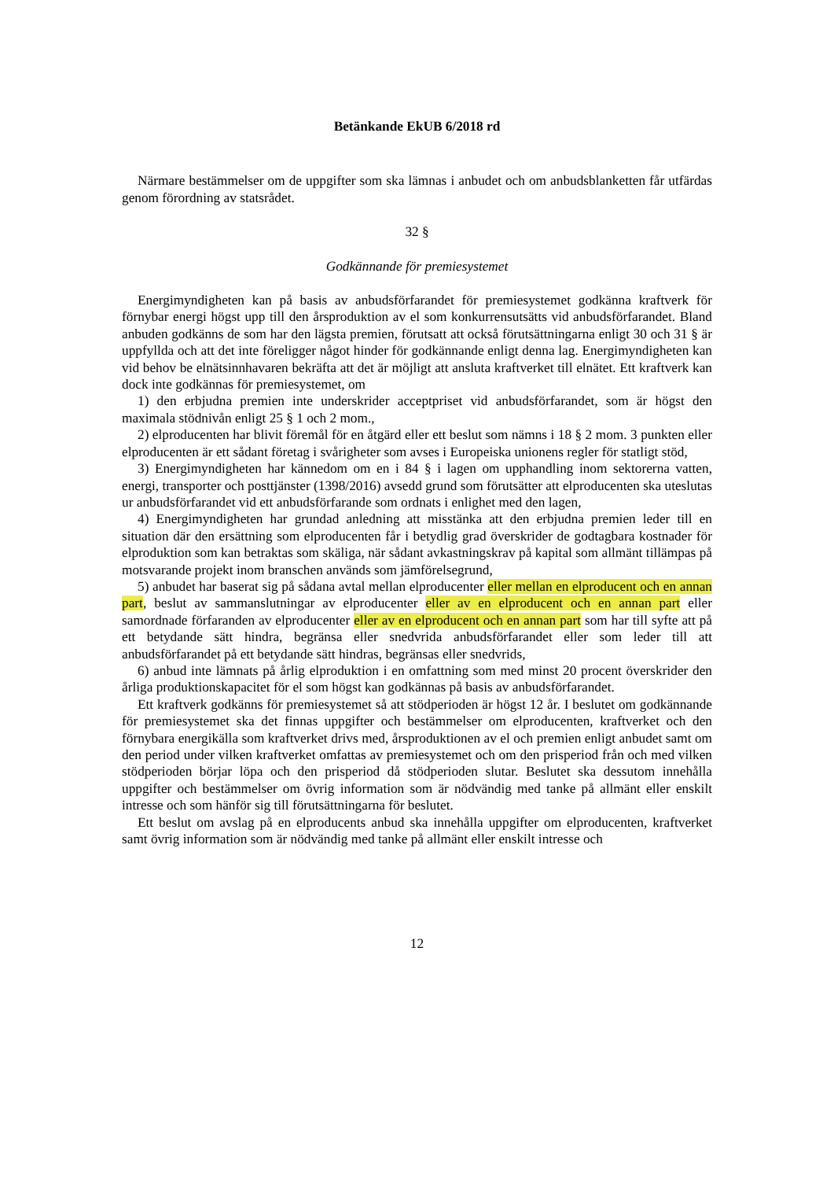Betänkande EkUB 6/2018 rd
Närmare bestämmelser om de uppgifter som ska lämnas i anbudet och om anbudsblanketten får utfärdas genom förordning av statsrådet.
32 §
Godkännande för premiesystemet
Energimyndigheten kan på basis av anbudsförfarandet för premiesystemet godkänna kraftverk för förnybar energi högst upp till den årsproduktion av el som konkurrensutsätts vid anbudsförfarandet. Bland anbuden godkänns de som har den lägsta premien, förutsatt att också förutsättningarna enligt 30 och 31 § är uppfyllda och att det inte föreligger något hinder för godkännande enligt denna lag. Energimyndigheten kan vid behov be elnätsinnhavaren bekräfta att det är möjligt att ansluta kraftverket till elnätet. Ett kraftverk kan dock inte godkännas för premiesystemet, om
1) den erbjudna premien inte underskrider acceptpriset vid anbudsförfarandet, som är högst den maximala stödnivån enligt 25 § 1 och 2 mom.,
2) elproducenten har blivit föremål för en åtgärd eller ett beslut som nämns i 18 § 2 mom. 3 punkten eller elproducenten är ett sådant företag i svårigheter som avses i Europeiska unionens regler för statligt stöd,
3) Energimyndigheten har kännedom om en i 84 § i lagen om upphandling inom sektorerna vatten, energi, transporter och posttjänster (1398/2016) avsedd grund som förutsätter att elproducenten ska uteslutas ur anbudsförfarandet vid ett anbudsförfarande som ordnats i enlighet med den lagen,
4) Energimyndigheten har grundad anledning att misstänka att den erbjudna premien leder till en situation där den ersättning som elproducenten får i betydlig grad överskrider de godtagbara kostnader för elproduktion som kan betraktas som skäliga, när sådant avkastningskrav på kapital som allmänt tillämpas på motsvarande projekt inom branschen används som jämförelsegrund,
5) anbudet har baserat sig på sådana avtal mellan elproducenter eller mellan en elproducent och en annan part, beslut av sammanslutningar av elproducenter eller av en elproducent och en annan part eller samordnade förfaranden av elproducenter eller av en elproducent och en annan part som har till syfte att på ett betydande sätt hindra, begränsa eller snedvrida anbudsförfarandet eller som leder till att anbudsförfarandet på ett betydande sätt hindras, begränsas eller snedvrids,
6) anbud inte lämnats på årlig elproduktion i en omfattning som med minst 20 procent överskrider den årliga produktionskapacitet för el som högst kan godkännas på basis av anbudsförfarandet.
Ett kraftverk godkänns för premiesystemet så att stödperioden är högst 12 år. I beslutet om godkännande för premiesystemet ska det finnas uppgifter och bestämmelser om elproducenten, kraftverket och den förnybara energikälla som kraftverket drivs med, årsproduktionen av el och premien enligt anbudet samt om den period under vilken kraftverket omfattas av premiesystemet och om den prisperiod från och med vilken stödperioden börjar löpa och den prisperiod då stödperioden slutar. Beslutet ska dessutom innehålla uppgifter och bestämmelser om övrig information som är nödvändig med tanke på allmänt eller enskilt intresse och som hänför sig till förutsättningarna för beslutet.
Ett beslut om avslag på en elproducents anbud ska innehålla uppgifter om elproducenten, kraftverket samt övrig information som är nödvändig med tanke på allmänt eller enskilt intresse och
12